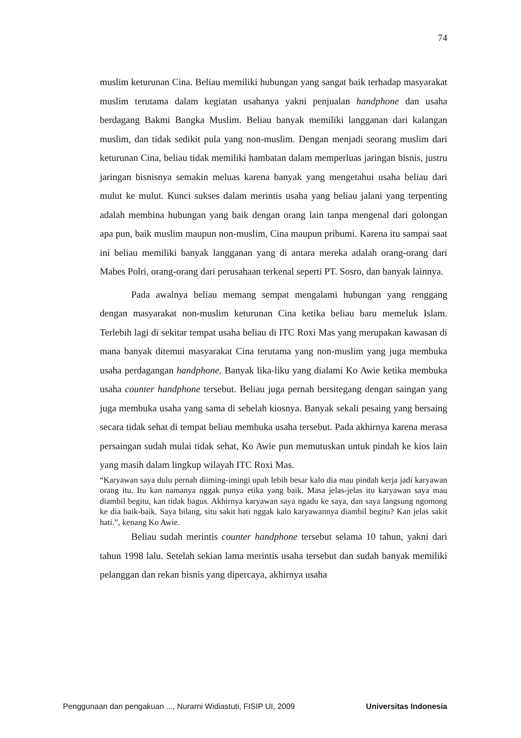74
muslim keturunan Cina. Beliau memiliki hubungan yang sangat baik terhadap masyarakat muslim terutama dalam kegiatan usahanya yakni penjualan handphone dan usaha berdagang Bakmi Bangka Muslim. Beliau banyak memiliki langganan dari kalangan muslim, dan tidak sedikit pula yang non-muslim. Dengan menjadi seorang muslim dari keturunan Cina, beliau tidak memiliki hambatan dalam memperluas jaringan bisnis, justru jaringan bisnisnya semakin meluas karena banyak yang mengetahui usaha beliau dari mulut ke mulut. Kunci sukses dalam merintis usaha yang beliau jalani yang terpenting adalah membina hubungan yang baik dengan orang lain tanpa mengenal dari golongan apa pun, baik muslim maupun non-muslim, Cina maupun pribumi. Karena itu sampai saat ini beliau memiliki banyak langganan yang di antara mereka adalah orang-orang dari Mabes Polri, orang-orang dari perusahaan terkenal seperti PT. Sosro, dan banyak lainnya.
Pada awalnya beliau memang sempat mengalami hubungan yang renggang dengan masyarakat non-muslim keturunan Cina ketika beliau baru memeluk Islam. Terlebih lagi di sekitar tempat usaha beliau di ITC Roxi Mas yang merupakan kawasan di mana banyak ditemui masyarakat Cina terutama yang non-muslim yang juga membuka usaha perdagangan handphone. Banyak lika-liku yang dialami Ko Awie ketika membuka usaha counter handphone tersebut. Beliau juga pernah bersitegang dengan saingan yang juga membuka usaha yang sama di sebelah kiosnya. Banyak sekali pesaing yang bersaing secara tidak sehat di tempat beliau membuka usaha tersebut. Pada akhirnya karena merasa persaingan sudah mulai tidak sehat, Ko Awie pun memutuskan untuk pindah ke kios lain yang masih dalam lingkup wilayah ITC Roxi Mas.
“Karyawan saya dulu pernah diiming-imingi upah lebih besar kalo dia mau pindah kerja jadi karyawan orang itu. Itu kan namanya nggak punya etika yang baik. Masa jelas-jelas itu karyawan saya mau diambil begitu, kan tidak bagus. Akhirnya karyawan saya ngadu ke saya, dan saya langsung ngomong ke dia baik-baik. Saya bilang, situ sakit hati nggak kalo karyawannya diambil begitu? Kan jelas sakit hati.”, kenang Ko Awie.
Beliau sudah merintis counter handphone tersebut selama 10 tahun, yakni dari tahun 1998 lalu. Setelah sekian lama merintis usaha tersebut dan sudah banyak memiliki pelanggan dan rekan bisnis yang dipercaya, akhirnya usaha
Penggunaan dan pengakuan ..., Nurarni Widiastuti, FISIP UI, 2009 Universitas Indonesia